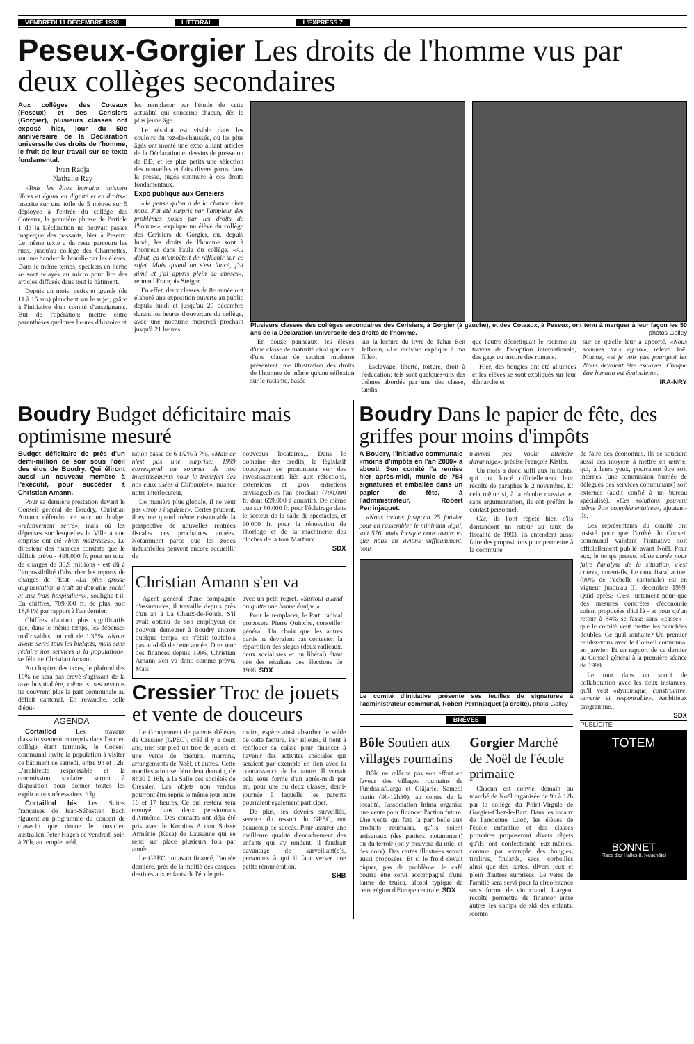VENDREDI 11 DÉCEMBRE 1998 LITTORAL L'EXPRESS 7
Peseux-Gorgier Les droits de l'homme vus par deux collèges secondaires
Aux collèges des Coteaux (Peseux) et des Cerisiers (Gorgier), plusieurs classes ont exposé hier, jour du 50e anniversaire de la Déclaration universelle des droits de l'homme, le fruit de leur travail sur ce texte fondamental.
Ivan Radja
Nathalie Ray
«Tous les êtres humains naissent libres et égaux en dignité et en droits»: inscrite sur une toile de 5 mètres sur 5 déployée à l'entrée du collège des Coteaux, la première phrase de l'article 1 de la Déclaration ne pouvait passer inaperçue des passants, hier à Peseux. Le même texte a du reste parcouru les rues, jusqu'au collège des Charmettes, sur une banderole brandie par les élèves. Dans le même temps, speakers en herbe se sont relayés au micro pour lire des articles diffusés dans tout le bâtiment.
Depuis un mois, petits et grands (de 11 à 15 ans) planchent sur le sujet, grâce à l'initiative d'un comité d'enseignants. But de l'opération: mettre entre parenthèses quelques heures d'histoire et
les remplacer par l'étude de cette actualité qui concerne chacun, dès le plus jeune âge.
Le résultat est visible dans les couloirs du rez-de-chaussée, où les plus âgés ont monté une expo alliant articles de la Déclaration et dessins de presse ou de BD, et les plus petits une sélection des nouvelles et faits divers parus dans la presse, jugés contraire à ces droits fondamentaux.
Expo publique aux Cerisiers
«Je pense qu'on a de la chance chez nous. J'ai été surpris par l'ampleur des problèmes posés par les droits de l'homme», explique un élève du collège des Cerisiers de Gorgier, où, depuis lundi, les droits de l'homme sont à l'honneur dans l'aula du collège. «Au début, ça m'embêtait de réfléchir sur ce sujet. Mais quand on s'est lancé, j'ai aimé et j'ai appris plein de choses», reprend François Steiger.
En effet, deux classes de 8e année ont élaboré une exposition ouverte au public depuis lundi et jusqu'au 20 décembre durant les heures d'ouverture du collège, avec une nocturne mercredi prochain jusqu'à 21 heures.
Plusieurs classes des collèges secondaires des Cerisiers, à Gorgier (à gauche), et des Coteaux, à Peseux, ont tenu à marquer à leur façon les 50 ans de la Déclaration universelle des droits de l'homme. photos Galley
En douze panneaux, les élèves d'une classe de maturité ainsi que ceux d'une classe de section moderne présentent une illustration des droits de l'homme de même qu'une réflexion sur le racisme, basée
sur la lecture du livre de Tahar Ben Jelhoun, «Le racisme expliqué à ma fille».
Esclavage, liberté, torture, droit à l'éducation: tels sont quelques-uns des thèmes abordés par une des classe, tandis
que l'autre décortiquait le racisme au travers de l'adoption internationale, des gags ou encore des romans.
Hier, des bougies ont été allumées et les élèves se sont expliqués sur leur démarche et
sur ce qu'elle leur a apporté. «Nous sommes tous égaux», relève Joël Munoz, «et je vois pas pourquoi les Noirs devaient être esclaves. Chaque être humain est équivalent».
IRA-NRY
Boudry Budget déficitaire mais optimisme mesuré
Budget déficitaire de près d'un demi-million ce soir sous l'oeil des élus de Boudry. Qui éliront aussi un nouveau membre à l'exécutif, pour succéder à Christian Amann.
Pour sa dernière prestation devant le Conseil général de Boudry, Christian Amann défendra ce soir un budget «relativement serré», mais où les dépenses sur lesquelles la Ville a une emprise ont été «bien maîtrisées». Le directeur des finances constate que le déficit prévu - 498.000 fr. pour un total de charges de 30,9 millions - est dû à l'impossibilité d'absorber les reports de charges de l'Etat. «La plus grosse augmentation a trait au domaine social et aux frais hospitaliers», souligne-t-il. En chiffres, 709.000 fr. de plus, soit 18,81% par rapport à l'an dernier.
Chiffres d'autant plus significatifs que, dans le même temps, les dépenses maîtrisables ont crû de 1,35%. «Nous avons serré tous les budgets, mais sans réduire nos services à la population», se félicite Christian Amann.
Au chapitre des taxes, le plafond des 10% ne sera pas crevé s'agissant de la taxe hospitalière, même si ses revenus ne couvrent plus la part communale au déficit cantonal. En revanche, celle d'épu-
AGENDA
Cortaillod Les travaux d'assainissement entrepris dans l'ancien collège étant terminés, le Conseil communal invite la population à visiter ce bâtiment ce samedi, entre 9h et 12h. L'architecte responsable et la commission scolaire seront à disposition pour donner toutes les explications nécessaires. /clg
Cortaillod bis Les Suites françaises de Jean-Sébastien Bach figurent au programme du concert de clavecin que donne le musicien australien Peter Hagen ce vendredi soir, à 20h, au temple. /réd.
ration passe de 6 1/2% à 7%. «Mais ce n'est pas une surprise: 1999 correspond au sommet de nos investissements pour le transfert des nos eaux usées à Colombier», nuance notre interlocuteur.
De manière plus globale, il ne veut pas «trop s'inquiéter». Certes prudent, il estime quand même raisonnable la perspective de nouvelles rentrées fiscales ces prochaines années. Notamment parce que les zones industrielles peuvent encore accueillir de
nouveaux locataires... Dans le domaine des crédits, le législatif boudrysan se prononcera sur des investissements liés aux réfections, extensions et gros entretiens envisageables l'an prochain (790.000 fr. dont 659.000 à amortir). De même que sur 80.000 fr. pour l'éclairage dans le secteur de la salle de spectacles, et 90.000 fr. pour la rénovation de l'horloge et de la machinerie des cloches de la tour Marfaux.
SDX
Christian Amann s'en va
Agent général d'une compagnie d'assurances, il travaille depuis près d'un an à La Chaux-de-Fonds. S'il avait obtenu de son employeur de pouvoir demeurer à Boudry encore quelque temps, ce n'était toutefois pas au-delà de cette année. Directeur des finances depuis 1996, Christian Amann s'en va donc comme prévu. Mais
avec un petit regret. «Surtout quand on quitte une bonne équipe.»
Pour le remplacer, le Parti radical proposera Pierre Quinche, conseiller général. Un choix que les autres partis ne devraient pas contester, la répartition des sièges (deux radicaux, deux socialistes et un libéral) étant née des résultats des élections de 1996. SDX
Cressier Troc de jouets et vente de douceurs
Le Groupement de parents d'élèves de Cressier (GPEC), créé il y a deux ans, met sur pied un troc de jouets et une vente de biscuits, marrons, arrangements de Noël, et autres. Cette manifestation se déroulera demain, de 8h30 à 16h, à la Salle des sociétés de Cressier. Les objets non vendus pourront être repris le même jour entre 16 et 17 heures. Ce qui restera sera envoyé dans deux pensionnats d'Arménie. Des contacts ont déjà été pris avec le Komitas Action Suisse Arménie (Kasa) de Lausanne qui se rend sur place plusieurs fois par année.
Le GPEC qui avait financé, l'année dernière, près de la moitié des casques destinés aux enfants de l'école pri-
maire, espère ainsi absorber le solde de cette facture. Par ailleurs, il tient à renflouer sa caisse pour financer à l'avenir des activités spéciales qui seraient par exemple en lien avec la connaissance de la nature. Il verrait cela sous forme d'un après-midi par an, pour une ou deux classes, demi-journée à laquelle les parents pourraient également participer.
De plus, les devoirs surveillés, service du ressort du GPEC, ont beaucoup de succès. Pour assurer une meilleure qualité d'encadrement des enfants qui s'y rendent, il faudrait davantage de surveillant(e)s, personnes à qui il faut verser une petite rémunération.
SHB
Boudry Dans le papier de fête, des griffes pour moins d'impôts
A Boudry, l'initiative communale «moins d'impôts en l'an 2000» a abouti. Son comité l'a remise hier après-midi, munie de 754 signatures et emballée dans un papier de fête, à l'administrateur, Robert Perrinjaquet.
«Nous avions jusqu'au 25 janvier pour en rassembler le minimum légal, soit 576, mais lorsque nous avons vu que nous en avions suffisamment, nous
n'avons pas voulu attendre davantage», précise François Kistler.
Un mois a donc suffi aux initiants, qui ont lancé officiellement leur récolte de paraphes le 2 novembre. Et cela même si, à la récolte massive et sans argumentation, ils ont préféré le contact personnel.
Car, ils l'ont répété hier, s'ils demandent un retour au taux de fiscalité de 1993, ils entendent aussi faire des propositions pour permettre à la commune
Le comité d'initiative présente ses feuilles de signatures à l'administrateur communal, Robert Perrinjaquet (à droite). photo Galley
BRÈVES
Bôle Soutien aux villages roumains
Bôle ne relâche pas son effort en faveur des villages roumains de Fundoaia/Larga et Glăjarie. Samedi matin (9h-12h30), au centre de la localité, l'association Inima organise une vente pour financer l'action future. Une vente qui fera la part belle aux produits roumains, qu'ils soient artisanaux (des paniers, notamment) ou du terroir (on y trouvera du miel et des noix). Des cartes illustrées seront aussi proposées. Et si le froid devait piquer, pas de problème: le café pourra être servi accompagné d'une larme de tzuica, alcool typique de cette région d'Europe centrale. SDX
Gorgier Marché de Noël de l'école primaire
Chacun est convié demain au marché de Noël organisée de 9h à 12h par le collège du Point-Virgule de Gorgier-Chez-le-Bart. Dans les locaux de l'ancienne Coop, les élèves de l'école enfantine et des classes primaires proposeront divers objets qu'ils ont confectionné eux-mêmes, comme par exemple des bougies, tirelires, foulards, sacs, corbeilles ainsi que des cartes, divers jeux et plein d'autres surprises. Le verre de l'amitié sera servi pour la circonstance sous forme de vin chaud. L'argent récolté permettra de financer entre autres les camps de ski des enfants. /comm
de faire des économies. Ils se soucient aussi des moyens à mettre en œuvre, qui, à leurs yeux, pourraient être soit internes (une commission formée de délégués des services communaux) soit externes (audit confié à un bureau spécialisé). «Ces solutions peuvent même être complémentaires», ajoutent-ils.
Les représentants du comité ont insisté pour que l'arrêté du Conseil communal validant l'initiative soit officiellement publié avant Noël. Pour eux, le temps presse. «Une année pour faire l'analyse de la situation, c'est court», notent-ils. Le taux fiscal actuel (90% de l'échelle cantonale) est en vigueur jusqu'au 31 décembre 1999. Quid après? C'est justement pour que des mesures concrètes d'économie soient proposées d'ici là - et pour qu'un retour à 84% se fasse sans «casse» - que le comité veut mettre les bouchées doubles. Ce qu'il souhaite? Un premier rendez-vous avec le Conseil communal en janvier. Et un rapport de ce dernier au Conseil général à la première séance de 1999.
Le tout dans un souci de collaboration avec les deux instances, qu'il veut «dynamique, constructive, ouverte et responsable». Ambitieux programme...
SDX
PUBLICITÉ
TOTEM
BONNET
Place des Halles 8, Neuchâtel